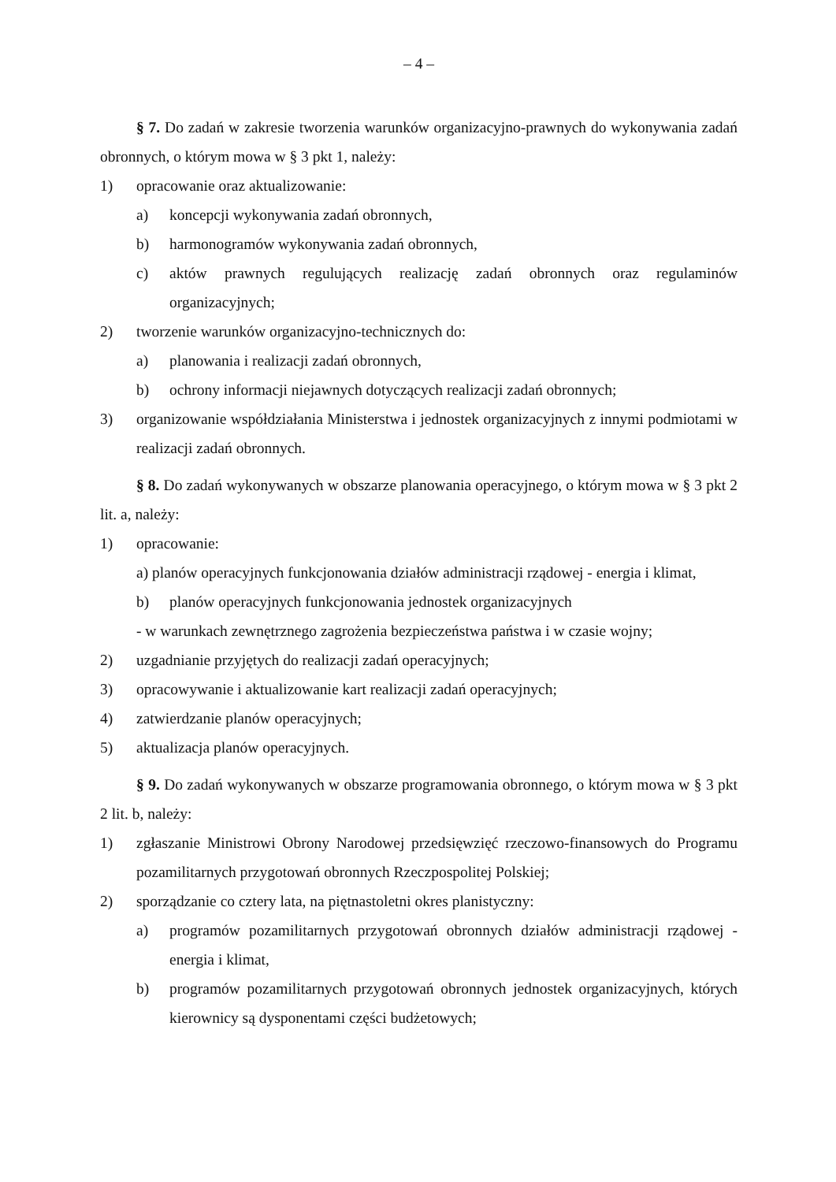– 4 –
§ 7. Do zadań w zakresie tworzenia warunków organizacyjno-prawnych do wykonywania zadań obronnych, o którym mowa w § 3 pkt 1, należy:
1) opracowanie oraz aktualizowanie:
a) koncepcji wykonywania zadań obronnych,
b) harmonogramów wykonywania zadań obronnych,
c) aktów prawnych regulujących realizację zadań obronnych oraz regulaminów organizacyjnych;
2) tworzenie warunków organizacyjno-technicznych do:
a) planowania i realizacji zadań obronnych,
b) ochrony informacji niejawnych dotyczących realizacji zadań obronnych;
3) organizowanie współdziałania Ministerstwa i jednostek organizacyjnych z innymi podmiotami w realizacji zadań obronnych.
§ 8. Do zadań wykonywanych w obszarze planowania operacyjnego, o którym mowa w § 3 pkt 2 lit. a, należy:
1) opracowanie:
a) planów operacyjnych funkcjonowania działów administracji rządowej - energia i klimat,
b) planów operacyjnych funkcjonowania jednostek organizacyjnych
- w warunkach zewnętrznego zagrożenia bezpieczeństwa państwa i w czasie wojny;
2) uzgadnianie przyjętych do realizacji zadań operacyjnych;
3) opracowywanie i aktualizowanie kart realizacji zadań operacyjnych;
4) zatwierdzanie planów operacyjnych;
5) aktualizacja planów operacyjnych.
§ 9. Do zadań wykonywanych w obszarze programowania obronnego, o którym mowa w § 3 pkt 2 lit. b, należy:
1) zgłaszanie Ministrowi Obrony Narodowej przedsięwzięć rzeczowo-finansowych do Programu pozamilitarnych przygotowań obronnych Rzeczpospolitej Polskiej;
2) sporządzanie co cztery lata, na piętnastoletni okres planistyczny:
a) programów pozamilitarnych przygotowań obronnych działów administracji rządowej - energia i klimat,
b) programów pozamilitarnych przygotowań obronnych jednostek organizacyjnych, których kierownicy są dysponentami części budżetowych;